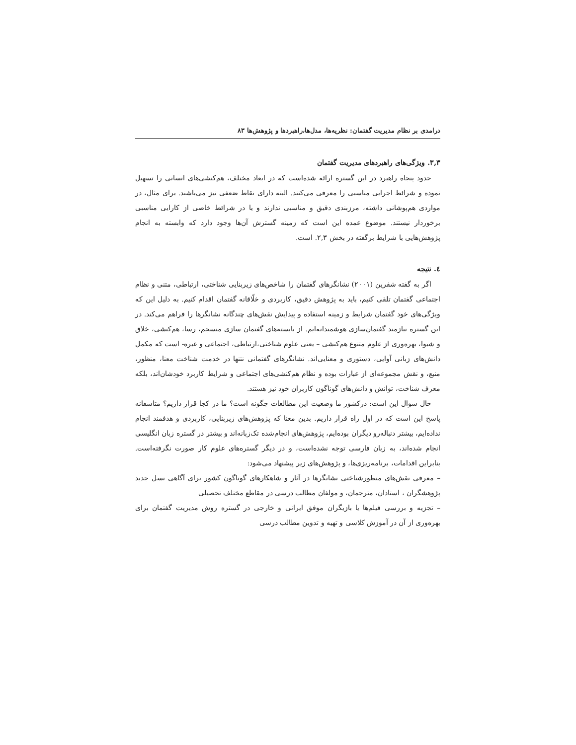درامدی بر نظام مدیریت گفتمان: نظریه‌ها، مدل‌ها،راهبردها و پژوهش‌ها ۸۳
۳,۳. ویژگی‌های راهبردهای مدیریت گفتمان
حدود پنجاه راهبرد در این گستره ارائه شده‌است که در ابعاد مختلف، هم‌کنشی‌های انسانی را تسهیل نموده و شرائط اجرایی مناسبی را معرفی می‌کنند. البته دارای نقاط ضعفی نیز می‌باشند. برای مثال، در مواردی هم‌پوشانی داشته، مرزبندی دقیق و مناسبی ندارند و یا در شرائط خاصی از کارایی مناسبی برخوردار نیستند. موضوع عمده این است که زمینه گسترش آن‌ها وجود دارد که وابسته به انجام پژوهش‌هایی با شرایط برگفته در بخش ۲,۳. است.
٤. نتیجه
اگر به گفته شفرین (۲۰۰۱) نشانگرهای گفتمان را شاخص‌های زیربنایی شناختی، ارتباطی، متنی و نظام اجتماعی گفتمان تلقی کنیم، باید به پژوهش دقیق، کاربردی و خلّاقانه گفتمان اقدام کنیم. به دلیل این که ویژگی‌های خود گفتمان شرایط و زمینه استفاده و پیدایش نقش‌های چندگانه نشانگرها را فراهم می‌کند. در این گستره نیازمند گفتمان‌سازی هوشمندانه‌ایم. از بایسته‌های گفتمان سازی منسجم، رسا، هم‌کنشی، خلاق و شیوا، بهره‌وری از علوم متنوع هم‌کنشی – یعنی علوم شناختی،ارتباطی، اجتماعی و غیره- است که مکمل دانش‌های زبانی آوایی، دستوری و معنایی‌اند. نشانگرهای گفتمانی نتنها در خدمت شناخت معنا، منظور، منبع، و نقش مجموعه‌ای از عبارات بوده و نظام هم‌کنشی‌های اجتماعی و شرایط کاربرد خودشان‌اند، بلکه معرف شناخت، توانش و دانش‌های گوناگون کاربران خود نیز هستند.
حال سوال این است: درکشور ما وضعیت این مطالعات چگونه است؟ ما در کجا قرار داریم؟ متاسفانه پاسخ این است که در اول راه قرار داریم. بدین معنا که پژوهش‌های زیربنایی، کاربردی و هدفمند انجام نداده‌ایم، بیشتر دنباله‌رو دیگران بوده‌ایم، پژوهش‌های انجام‌شده تک‌زبانه‌اند و بیشتر در گستره زبان انگلیسی انجام شده‌اند، به زبان فارسی توجه نشده‌است، و در دیگر گستره‌های علوم کار صورت نگرفته‌است. بنابراین اقدامات، برنامه‌ریزی‌ها، و پژوهش‌های زیر پیشنهاد می‌شود:
– معرفی نقش‌های منظورشناختی نشانگرها در آثار و شاهکارهای گوناگون کشور برای آگاهی نسل جدید پژوهشگران ، استادان، مترجمان، و مولفان مطالب درسی در مقاطع مختلف تحصیلی
– تجزیه و بررسی فیلم‌ها یا بازیگران موفق ایرانی و خارجی در گستره روش مدیریت گفتمان برای بهره‌وری از آن در آموزش کلاسی و تهیه و تدوین مطالب درسی